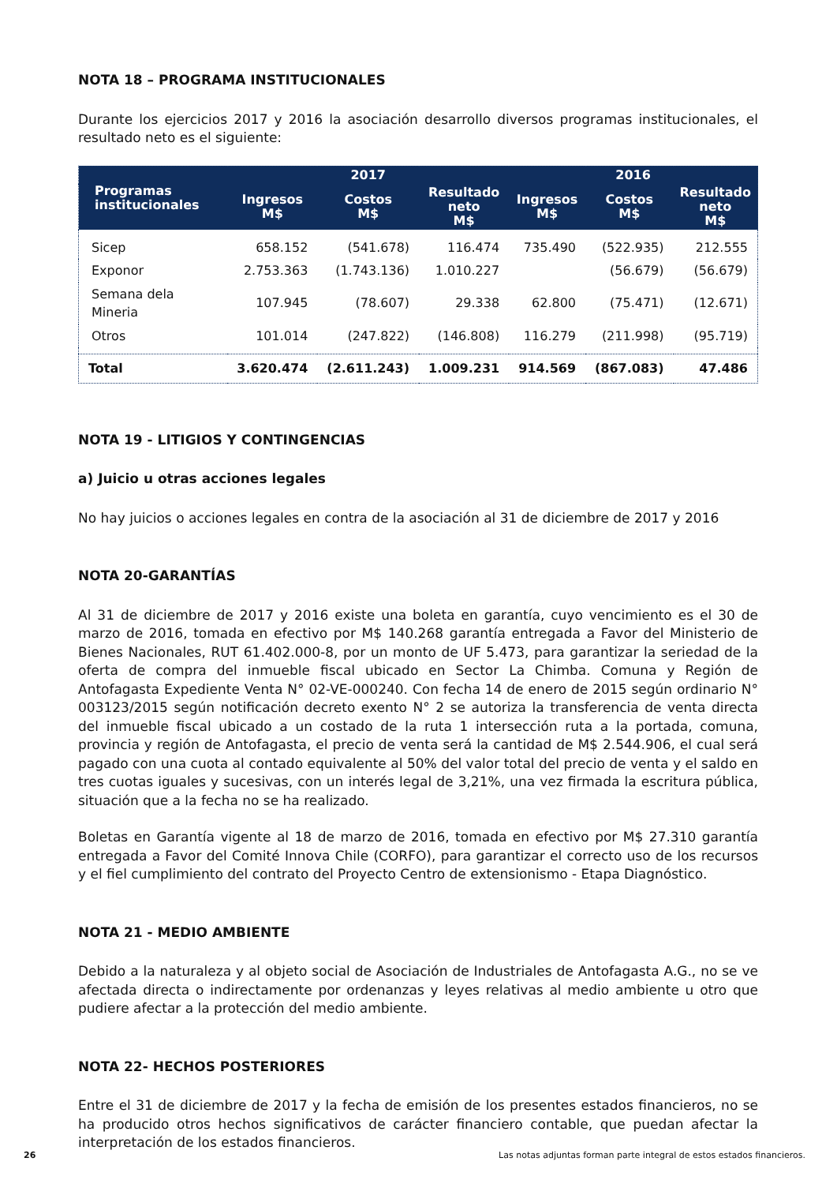NOTA 18 – PROGRAMA INSTITUCIONALES
Durante los ejercicios 2017 y 2016 la asociación desarrollo diversos programas institucionales, el resultado neto es el siguiente:
| Programas institucionales | 2017 | | | 2016 | | |
| --- | --- | --- | --- | --- | --- | --- |
| | Ingresos M$ | Costos M$ | Resultado neto M$ | Ingresos M$ | Costos M$ | Resultado neto M$ |
| Sicep | 658.152 | (541.678) | 116.474 | 735.490 | (522.935) | 212.555 |
| Exponor | 2.753.363 | (1.743.136) | 1.010.227 | | (56.679) | (56.679) |
| Semana dela Mineria | 107.945 | (78.607) | 29.338 | 62.800 | (75.471) | (12.671) |
| Otros | 101.014 | (247.822) | (146.808) | 116.279 | (211.998) | (95.719) |
| Total | 3.620.474 | (2.611.243) | 1.009.231 | 914.569 | (867.083) | 47.486 |
NOTA 19 - LITIGIOS Y CONTINGENCIAS
a) Juicio u otras acciones legales
No hay juicios o acciones legales en contra de la asociación al 31 de diciembre de 2017 y 2016
NOTA 20-GARANTÍAS
Al 31 de diciembre de 2017 y 2016 existe una boleta en garantía, cuyo vencimiento es el 30 de marzo de 2016, tomada en efectivo por M$ 140.268 garantía entregada a Favor del Ministerio de Bienes Nacionales, RUT 61.402.000-8, por un monto de UF 5.473, para garantizar la seriedad de la oferta de compra del inmueble fiscal ubicado en Sector La Chimba. Comuna y Región de Antofagasta Expediente Venta N° 02-VE-000240. Con fecha 14 de enero de 2015 según ordinario N° 003123/2015 según notificación decreto exento N° 2 se autoriza la transferencia de venta directa del inmueble fiscal ubicado a un costado de la ruta 1 intersección ruta a la portada, comuna, provincia y región de Antofagasta, el precio de venta será la cantidad de M$ 2.544.906, el cual será pagado con una cuota al contado equivalente al 50% del valor total del precio de venta y el saldo en tres cuotas iguales y sucesivas, con un interés legal de 3,21%, una vez firmada la escritura pública, situación que a la fecha no se ha realizado.
Boletas en Garantía vigente al 18 de marzo de 2016, tomada en efectivo por M$ 27.310 garantía entregada a Favor del Comité Innova Chile (CORFO), para garantizar el correcto uso de los recursos y el fiel cumplimiento del contrato del Proyecto Centro de extensionismo - Etapa Diagnóstico.
NOTA 21 - MEDIO AMBIENTE
Debido a la naturaleza y al objeto social de Asociación de Industriales de Antofagasta A.G., no se ve afectada directa o indirectamente por ordenanzas y leyes relativas al medio ambiente u otro que pudiere afectar a la protección del medio ambiente.
NOTA 22- HECHOS POSTERIORES
Entre el 31 de diciembre de 2017 y la fecha de emisión de los presentes estados financieros, no se ha producido otros hechos significativos de carácter financiero contable, que puedan afectar la interpretación de los estados financieros.
26 Las notas adjuntas forman parte integral de estos estados financieros.